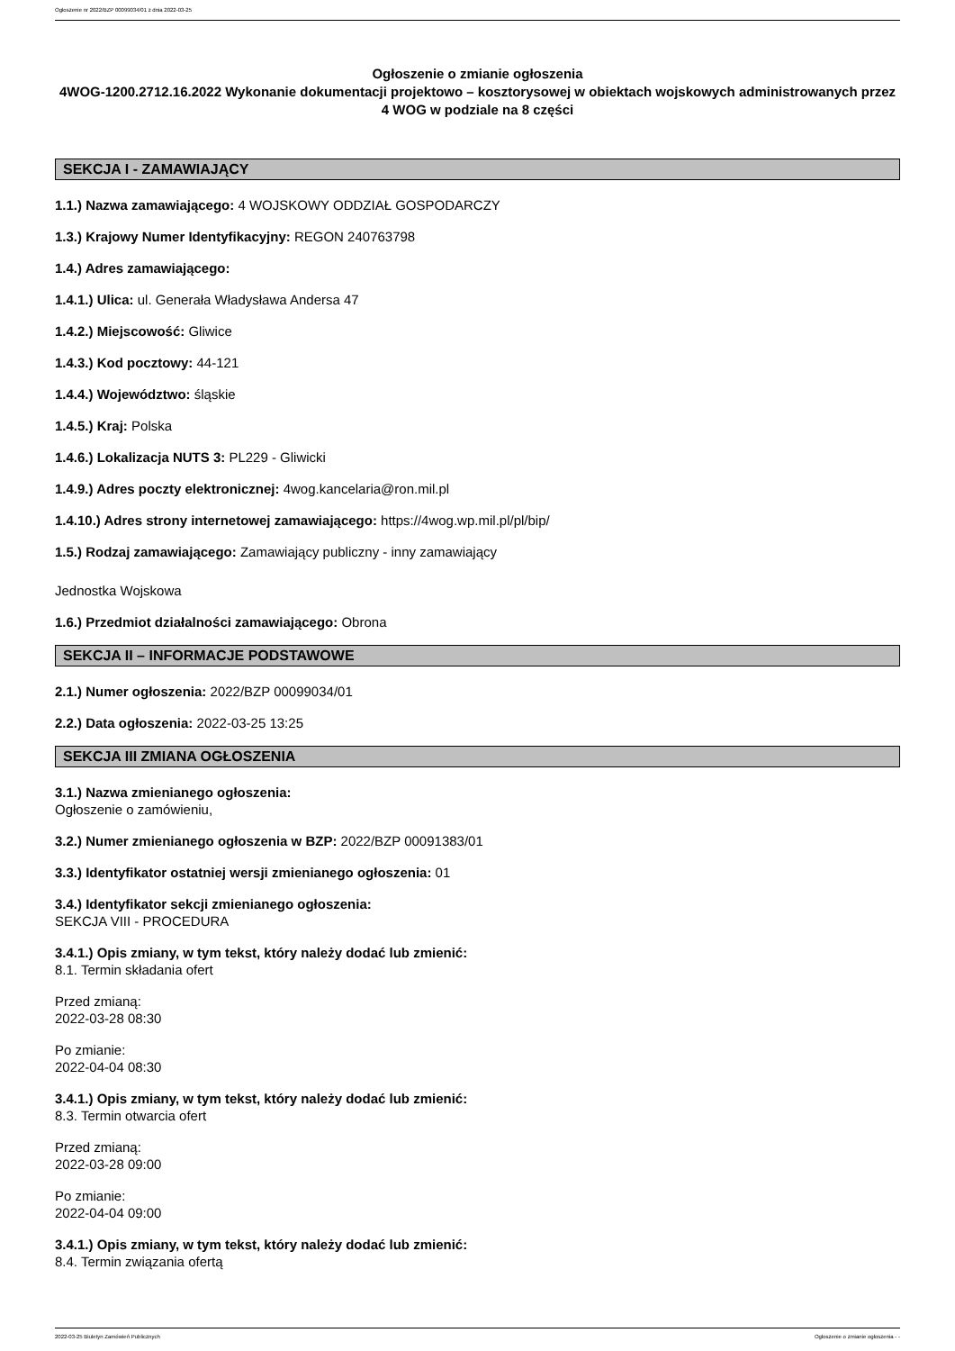Ogłoszenie nr 2022/BZP 00099034/01 z dnia 2022-03-25
Ogłoszenie o zmianie ogłoszenia
4WOG-1200.2712.16.2022 Wykonanie dokumentacji projektowo – kosztorysowej w obiektach wojskowych administrowanych przez 4 WOG w podziale na 8 części
SEKCJA I - ZAMAWIAJĄCY
1.1.) Nazwa zamawiającego: 4 WOJSKOWY ODDZIAŁ GOSPODARCZY
1.3.) Krajowy Numer Identyfikacyjny: REGON 240763798
1.4.) Adres zamawiającego:
1.4.1.) Ulica: ul. Generała Władysława Andersa 47
1.4.2.) Miejscowość: Gliwice
1.4.3.) Kod pocztowy: 44-121
1.4.4.) Województwo: śląskie
1.4.5.) Kraj: Polska
1.4.6.) Lokalizacja NUTS 3: PL229 - Gliwicki
1.4.9.) Adres poczty elektronicznej: 4wog.kancelaria@ron.mil.pl
1.4.10.) Adres strony internetowej zamawiającego: https://4wog.wp.mil.pl/pl/bip/
1.5.) Rodzaj zamawiającego: Zamawiający publiczny - inny zamawiający
Jednostka Wojskowa
1.6.) Przedmiot działalności zamawiającego: Obrona
SEKCJA II – INFORMACJE PODSTAWOWE
2.1.) Numer ogłoszenia: 2022/BZP 00099034/01
2.2.) Data ogłoszenia: 2022-03-25 13:25
SEKCJA III ZMIANA OGŁOSZENIA
3.1.) Nazwa zmienianego ogłoszenia:
Ogłoszenie o zamówieniu,
3.2.) Numer zmienianego ogłoszenia w BZP: 2022/BZP 00091383/01
3.3.) Identyfikator ostatniej wersji zmienianego ogłoszenia: 01
3.4.) Identyfikator sekcji zmienianego ogłoszenia:
SEKCJA VIII - PROCEDURA
3.4.1.) Opis zmiany, w tym tekst, który należy dodać lub zmienić:
8.1. Termin składania ofert
Przed zmianą:
2022-03-28 08:30
Po zmianie:
2022-04-04 08:30
3.4.1.) Opis zmiany, w tym tekst, który należy dodać lub zmienić:
8.3. Termin otwarcia ofert
Przed zmianą:
2022-03-28 09:00
Po zmianie:
2022-04-04 09:00
3.4.1.) Opis zmiany, w tym tekst, który należy dodać lub zmienić:
8.4. Termin związania ofertą
2022-03-25 Biuletyn Zamówień Publicznych Ogłoszenie o zmianie ogłoszenia - -